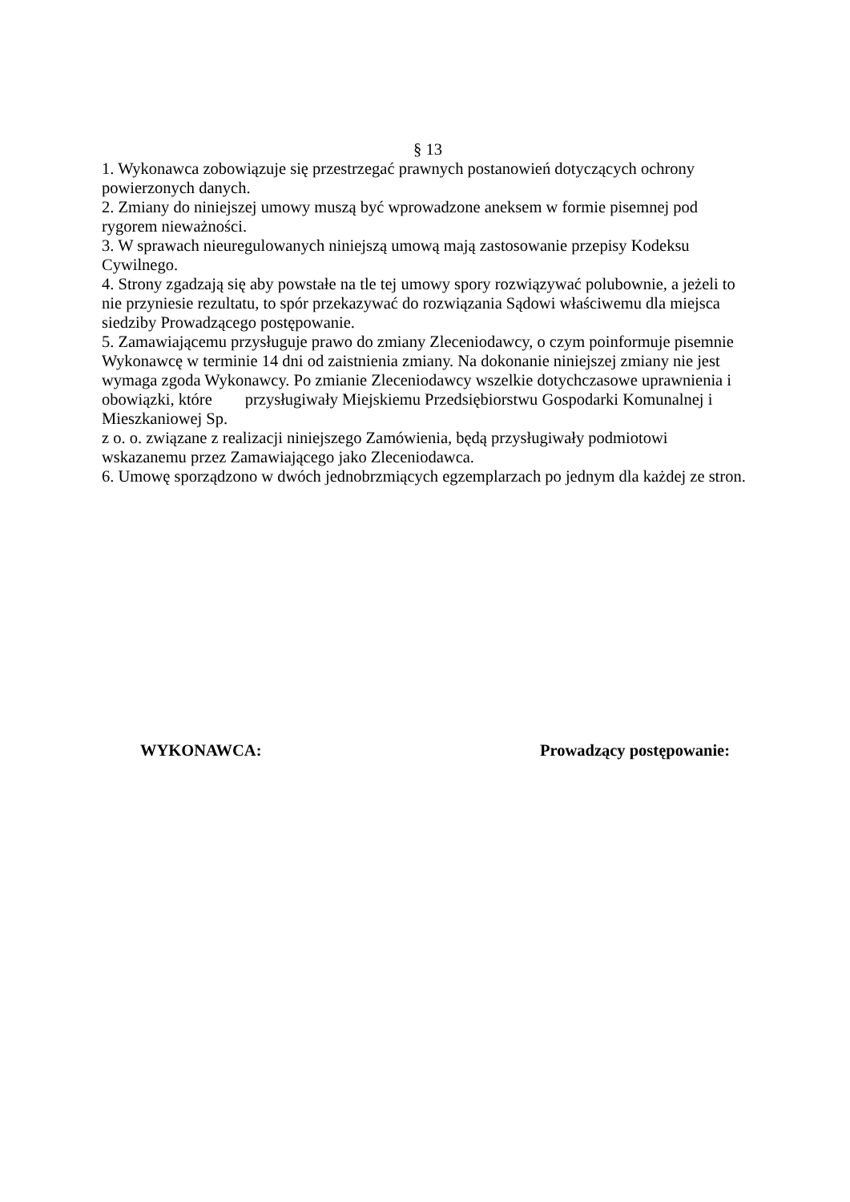§ 13
1. Wykonawca zobowiązuje się przestrzegać prawnych postanowień dotyczących ochrony powierzonych danych.
2. Zmiany do niniejszej umowy muszą być wprowadzone aneksem w formie pisemnej pod rygorem nieważności.
3. W sprawach nieuregulowanych niniejszą umową mają zastosowanie przepisy Kodeksu Cywilnego.
4. Strony zgadzają się aby powstałe na tle tej umowy spory rozwiązywać polubownie, a jeżeli to nie przyniesie rezultatu, to spór przekazywać do rozwiązania Sądowi właściwemu dla miejsca siedziby Prowadzącego postępowanie.
5. Zamawiającemu przysługuje prawo do zmiany Zleceniodawcy, o czym poinformuje pisemnie Wykonawcę w terminie 14 dni od zaistnienia zmiany. Na dokonanie niniejszej zmiany nie jest wymaga zgoda Wykonawcy. Po zmianie Zleceniodawcy wszelkie dotychczasowe uprawnienia i obowiązki, które przysługiwały Miejskiemu Przedsiębiorstwu Gospodarki Komunalnej i Mieszkaniowej Sp.
z o. o. związane z realizacji niniejszego Zamówienia, będą przysługiwały podmiotowi wskazanemu przez Zamawiającego jako Zleceniodawca.
6. Umowę sporządzono w dwóch jednobrzmiących egzemplarzach po jednym dla każdej ze stron.
WYKONAWCA: Prowadzący postępowanie: